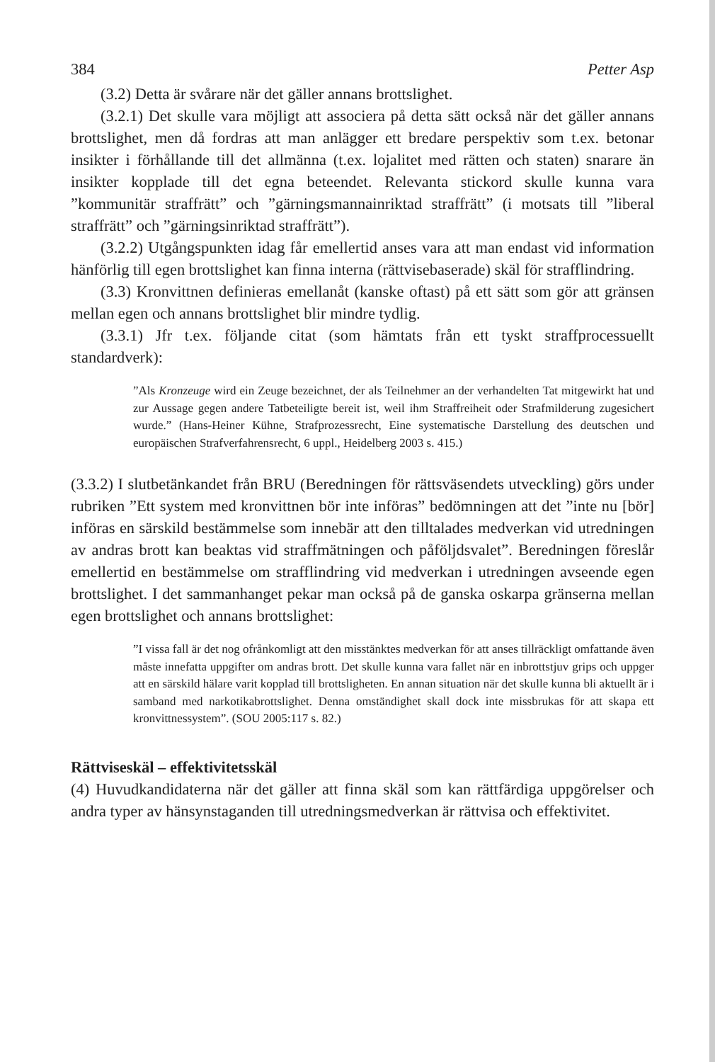384 Petter Asp
(3.2) Detta är svårare när det gäller annans brottslighet.
(3.2.1) Det skulle vara möjligt att associera på detta sätt också när det gäller annans brottslighet, men då fordras att man anlägger ett bredare perspektiv som t.ex. betonar insikter i förhållande till det allmänna (t.ex. lojalitet med rätten och staten) snarare än insikter kopplade till det egna beteendet. Relevanta stickord skulle kunna vara ”kommunitär straffrätt” och ”gärningsmannainriktad straffrätt” (i motsats till ”liberal straffrätt” och ”gärningsinriktad straffrätt”).
(3.2.2) Utgångspunkten idag får emellertid anses vara att man endast vid information hänförlig till egen brottslighet kan finna interna (rättvisebaserade) skäl för strafflindring.
(3.3) Kronvittnen definieras emellanåt (kanske oftast) på ett sätt som gör att gränsen mellan egen och annans brottslighet blir mindre tydlig.
(3.3.1) Jfr t.ex. följande citat (som hämtats från ett tyskt straffprocessuellt standardverk):
”Als Kronzeuge wird ein Zeuge bezeichnet, der als Teilnehmer an der verhandelten Tat mitgewirkt hat und zur Aussage gegen andere Tatbeteiligte bereit ist, weil ihm Straffreiheit oder Strafmilderung zugesichert wurde.” (Hans-Heiner Kühne, Strafprozessrecht, Eine systematische Darstellung des deutschen und europäischen Strafverfahrensrecht, 6 uppl., Heidelberg 2003 s. 415.)
(3.3.2) I slutbetänkandet från BRU (Beredningen för rättsväsendets utveckling) görs under rubriken ”Ett system med kronvittnen bör inte införas” bedömningen att det ”inte nu [bör] införas en särskild bestämmelse som innebär att den tilltalades medverkan vid utredningen av andras brott kan beaktas vid straffmätningen och påföljdsvalet”. Beredningen föreslår emellertid en bestämmelse om strafflindring vid medverkan i utredningen avseende egen brottslighet. I det sammanhanget pekar man också på de ganska oskarpa gränserna mellan egen brottslighet och annans brottslighet:
”I vissa fall är det nog ofrånkomligt att den misstänktes medverkan för att anses tillräckligt omfattande även måste innefatta uppgifter om andras brott. Det skulle kunna vara fallet när en inbrottstjuv grips och uppger att en särskild hälare varit kopplad till brottsligheten. En annan situation när det skulle kunna bli aktuellt är i samband med narkotikabrottslighet. Denna omständighet skall dock inte missbrukas för att skapa ett kronvittnessystem”. (SOU 2005:117 s. 82.)
Rättviseskäl – effektivitetsskäl
(4) Huvudkandidaterna när det gäller att finna skäl som kan rättfärdiga uppgörelser och andra typer av hänsynstaganden till utredningsmedverkan är rättvisa och effektivitet.